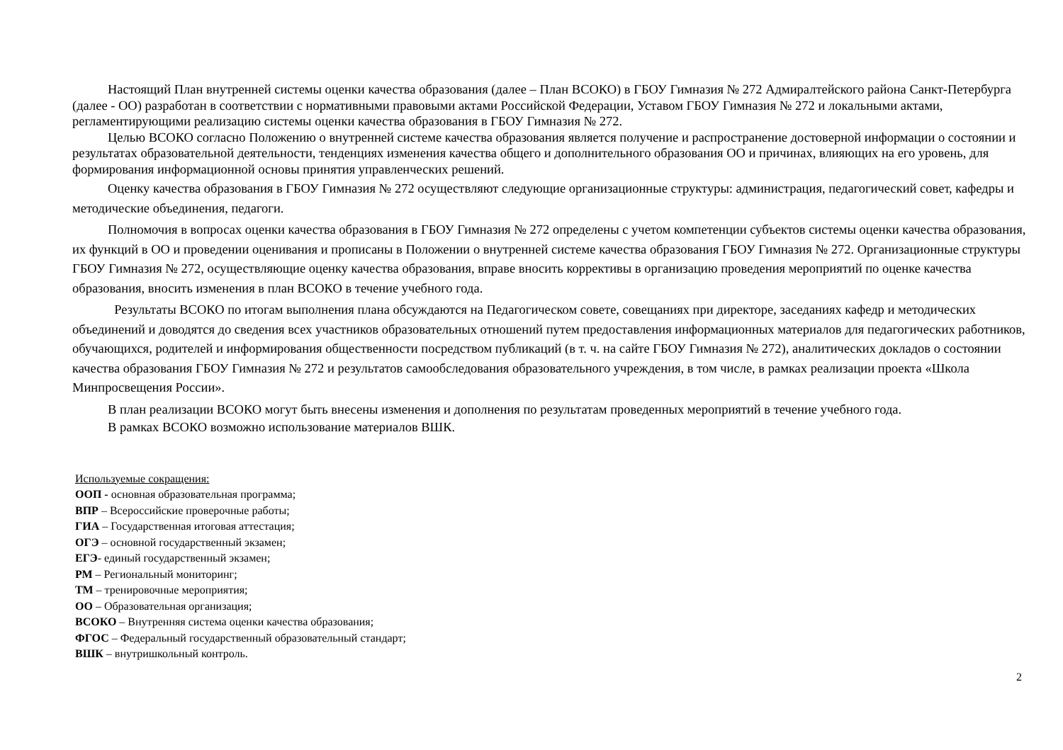Настоящий План внутренней системы оценки качества образования (далее – План ВСОКО) в ГБОУ Гимназия № 272 Адмиралтейского района Санкт-Петербурга (далее - ОО) разработан в соответствии с нормативными правовыми актами Российской Федерации, Уставом ГБОУ Гимназия № 272 и локальными актами, регламентирующими реализацию системы оценки качества образования в ГБОУ Гимназия № 272.
Целью ВСОКО согласно Положению о внутренней системе качества образования является получение и распространение достоверной информации о состоянии и результатах образовательной деятельности, тенденциях изменения качества общего и дополнительного образования ОО и причинах, влияющих на его уровень, для формирования информационной основы принятия управленческих решений.
Оценку качества образования в ГБОУ Гимназия № 272 осуществляют следующие организационные структуры: администрация, педагогический совет, кафедры и методические объединения, педагоги.
Полномочия в вопросах оценки качества образования в ГБОУ Гимназия № 272 определены с учетом компетенции субъектов системы оценки качества образования, их функций в ОО и проведении оценивания и прописаны в Положении о внутренней системе качества образования ГБОУ Гимназия № 272. Организационные структуры ГБОУ Гимназия № 272, осуществляющие оценку качества образования, вправе вносить коррективы в организацию проведения мероприятий по оценке качества образования, вносить изменения в план ВСОКО в течение учебного года.
Результаты ВСОКО по итогам выполнения плана обсуждаются на Педагогическом совете, совещаниях при директоре, заседаниях кафедр и методических объединений и доводятся до сведения всех участников образовательных отношений путем предоставления информационных материалов для педагогических работников, обучающихся, родителей и информирования общественности посредством публикаций (в т. ч. на сайте ГБОУ Гимназия № 272), аналитических докладов о состоянии качества образования ГБОУ Гимназия № 272 и результатов самообследования образовательного учреждения, в том числе, в рамках реализации проекта «Школа Минпросвещения России».
В план реализации ВСОКО могут быть внесены изменения и дополнения по результатам проведенных мероприятий в течение учебного года.
В рамках ВСОКО возможно использование материалов ВШК.
Используемые сокращения:
ООП - основная образовательная программа;
ВПР – Всероссийские проверочные работы;
ГИА – Государственная итоговая аттестация;
ОГЭ – основной государственный экзамен;
ЕГЭ- единый государственный экзамен;
РМ – Региональный мониторинг;
ТМ – тренировочные мероприятия;
ОО – Образовательная организация;
ВСОКО – Внутренняя система оценки качества образования;
ФГОС – Федеральный государственный образовательный стандарт;
ВШК – внутришкольный контроль.
2